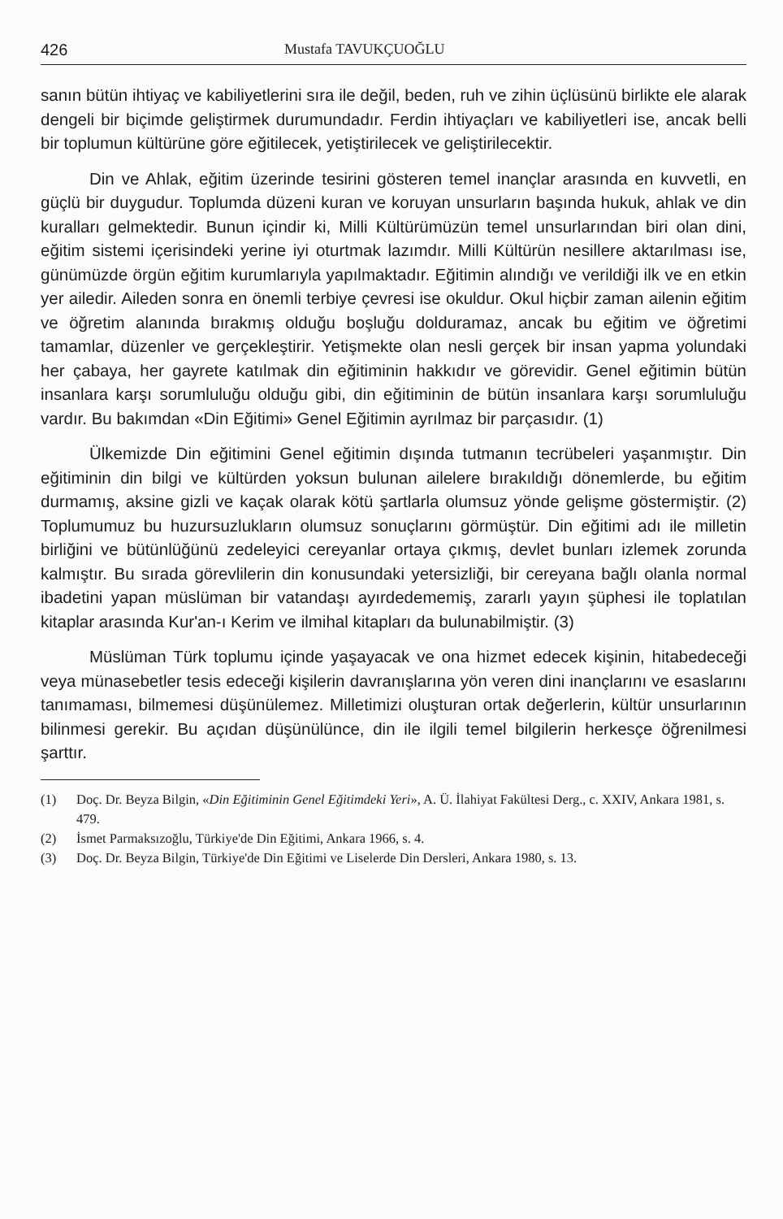426 Mustafa TAVUKÇUOĞLU
sanın bütün ihtiyaç ve kabiliyetlerini sıra ile değil, beden, ruh ve zihin üçlüsünü birlikte ele alarak dengeli bir biçimde geliştirmek durumundadır. Ferdin ihtiyaçları ve kabiliyetleri ise, ancak belli bir toplumun kültürüne göre eğitilecek, yetiştirilecek ve geliştirilecektir.
Din ve Ahlak, eğitim üzerinde tesirini gösteren temel inançlar arasında en kuvvetli, en güçlü bir duygudur. Toplumda düzeni kuran ve koruyan unsurların başında hukuk, ahlak ve din kuralları gelmektedir. Bunun içindir ki, Milli Kültürümüzün temel unsurlarından biri olan dini, eğitim sistemi içerisindeki yerine iyi oturtmak lazımdır. Milli Kültürün nesillere aktarılması ise, günümüzde örgün eğitim kurumlarıyla yapılmaktadır. Eğitimin alındığı ve verildiği ilk ve en etkin yer ailedir. Aileden sonra en önemli terbiye çevresi ise okuldur. Okul hiçbir zaman ailenin eğitim ve öğretim alanında bırakmış olduğu boşluğu dolduramaz, ancak bu eğitim ve öğretimi tamamlar, düzenler ve gerçekleştirir. Yetişmekte olan nesli gerçek bir insan yapma yolundaki her çabaya, her gayrete katılmak din eğitiminin hakkıdır ve görevidir. Genel eğitimin bütün insanlara karşı sorumluluğu olduğu gibi, din eğitiminin de bütün insanlara karşı sorumluluğu vardır. Bu bakımdan «Din Eğitimi» Genel Eğitimin ayrılmaz bir parçasıdır. (1)
Ülkemizde Din eğitimini Genel eğitimin dışında tutmanın tecrübeleri yaşanmıştır. Din eğitiminin din bilgi ve kültürden yoksun bulunan ailelere bırakıldığı dönemlerde, bu eğitim durmamış, aksine gizli ve kaçak olarak kötü şartlarla olumsuz yönde gelişme göstermiştir. (2) Toplumumuz bu huzursuzlukların olumsuz sonuçlarını görmüştür. Din eğitimi adı ile milletin birliğini ve bütünlüğünü zedeleyici cereyanlar ortaya çıkmış, devlet bunları izlemek zorunda kalmıştır. Bu sırada görevlilerin din konusundaki yetersizliği, bir cereyana bağlı olanla normal ibadetini yapan müslüman bir vatandaşı ayırdedememiş, zararlı yayın şüphesi ile toplatılan kitaplar arasında Kur'an-ı Kerim ve ilmihal kitapları da bulunabilmiştir. (3)
Müslüman Türk toplumu içinde yaşayacak ve ona hizmet edecek kişinin, hitabedeceği veya münasebetler tesis edeceği kişilerin davranışlarına yön veren dini inançlarını ve esaslarını tanımaması, bilmemesi düşünülemez. Milletimizi oluşturan ortak değerlerin, kültür unsurlarının bilinmesi gerekir. Bu açıdan düşünülünce, din ile ilgili temel bilgilerin herkesçe öğrenilmesi şarttır.
(1) Doç. Dr. Beyza Bilgin, «Din Eğitiminin Genel Eğitimdeki Yeri», A. Ü. İlahiyat Fakültesi Derg., c. XXIV, Ankara 1981, s. 479.
(2) İsmet Parmaksızoğlu, Türkiye'de Din Eğitimi, Ankara 1966, s. 4.
(3) Doç. Dr. Beyza Bilgin, Türkiye'de Din Eğitimi ve Liselerde Din Dersleri, Ankara 1980, s. 13.